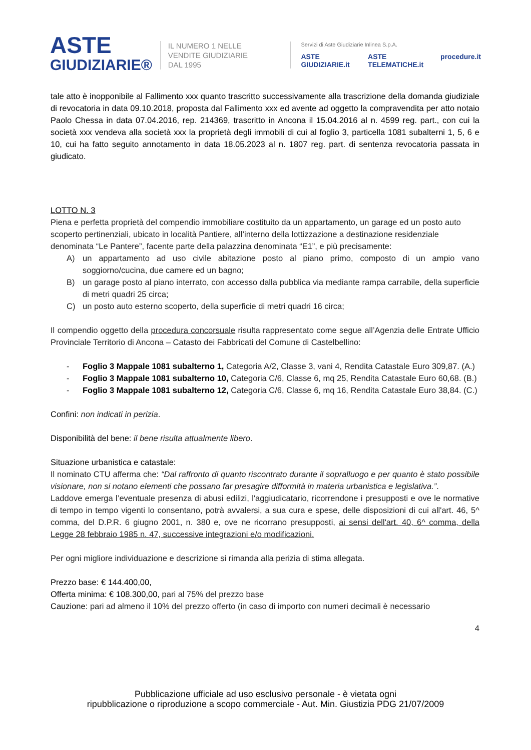ASTE
GIUDIZIARIE®
IL NUMERO 1 NELLE
VENDITE GIUDIZIARIE
DAL 1995
Servizi di Aste Giudiziarie Inlinea S.p.A.
ASTE GIUDIZIARIE.it ASTE TELEMATICHE.it procedure.it
tale atto è inopponibile al Fallimento xxx quanto trascritto successivamente alla trascrizione della domanda giudiziale di revocatoria in data 09.10.2018, proposta dal Fallimento xxx ed avente ad oggetto la compravendita per atto notaio Paolo Chessa in data 07.04.2016, rep. 214369, trascritto in Ancona il 15.04.2016 al n. 4599 reg. part., con cui la società xxx vendeva alla società xxx la proprietà degli immobili di cui al foglio 3, particella 1081 subalterni 1, 5, 6 e 10, cui ha fatto seguito annotamento in data 18.05.2023 al n. 1807 reg. part. di sentenza revocatoria passata in giudicato.
LOTTO N. 3
Piena e perfetta proprietà del compendio immobiliare costituito da un appartamento, un garage ed un posto auto scoperto pertinenziali, ubicato in località Pantiere, all’interno della lottizzazione a destinazione residenziale denominata “Le Pantere”, facente parte della palazzina denominata “E1”, e più precisamente:
A) un appartamento ad uso civile abitazione posto al piano primo, composto di un ampio vano soggiorno/cucina, due camere ed un bagno;
B) un garage posto al piano interrato, con accesso dalla pubblica via mediante rampa carrabile, della superficie di metri quadri 25 circa;
C) un posto auto esterno scoperto, della superficie di metri quadri 16 circa;
Il compendio oggetto della procedura concorsuale risulta rappresentato come segue all’Agenzia delle Entrate Ufficio Provinciale Territorio di Ancona – Catasto dei Fabbricati del Comune di Castelbellino:
- Foglio 3 Mappale 1081 subalterno 1, Categoria A/2, Classe 3, vani 4, Rendita Catastale Euro 309,87. (A.)
- Foglio 3 Mappale 1081 subalterno 10, Categoria C/6, Classe 6, mq 25, Rendita Catastale Euro 60,68. (B.)
- Foglio 3 Mappale 1081 subalterno 12, Categoria C/6, Classe 6, mq 16, Rendita Catastale Euro 38,84. (C.)
Confini: non indicati in perizia.
Disponibilità del bene: il bene risulta attualmente libero.
Situazione urbanistica e catastale:
Il nominato CTU afferma che: “Dal raffronto di quanto riscontrato durante il sopralluogo e per quanto è stato possibile visionare, non si notano elementi che possano far presagire difformità in materia urbanistica e legislativa.”.
Laddove emerga l’eventuale presenza di abusi edilizi, l'aggiudicatario, ricorrendone i presupposti e ove le normative di tempo in tempo vigenti lo consentano, potrà avvalersi, a sua cura e spese, delle disposizioni di cui all'art. 46, 5^ comma, del D.P.R. 6 giugno 2001, n. 380 e, ove ne ricorrano presupposti, ai sensi dell'art. 40, 6^ comma, della Legge 28 febbraio 1985 n. 47, successive integrazioni e/o modificazioni.
Per ogni migliore individuazione e descrizione si rimanda alla perizia di stima allegata.
Prezzo base: € 144.400,00,
Offerta minima: € 108.300,00, pari al 75% del prezzo base
Cauzione: pari ad almeno il 10% del prezzo offerto (in caso di importo con numeri decimali è necessario
4
Pubblicazione ufficiale ad uso esclusivo personale - è vietata ogni
ripubblicazione o riproduzione a scopo commerciale - Aut. Min. Giustizia PDG 21/07/2009